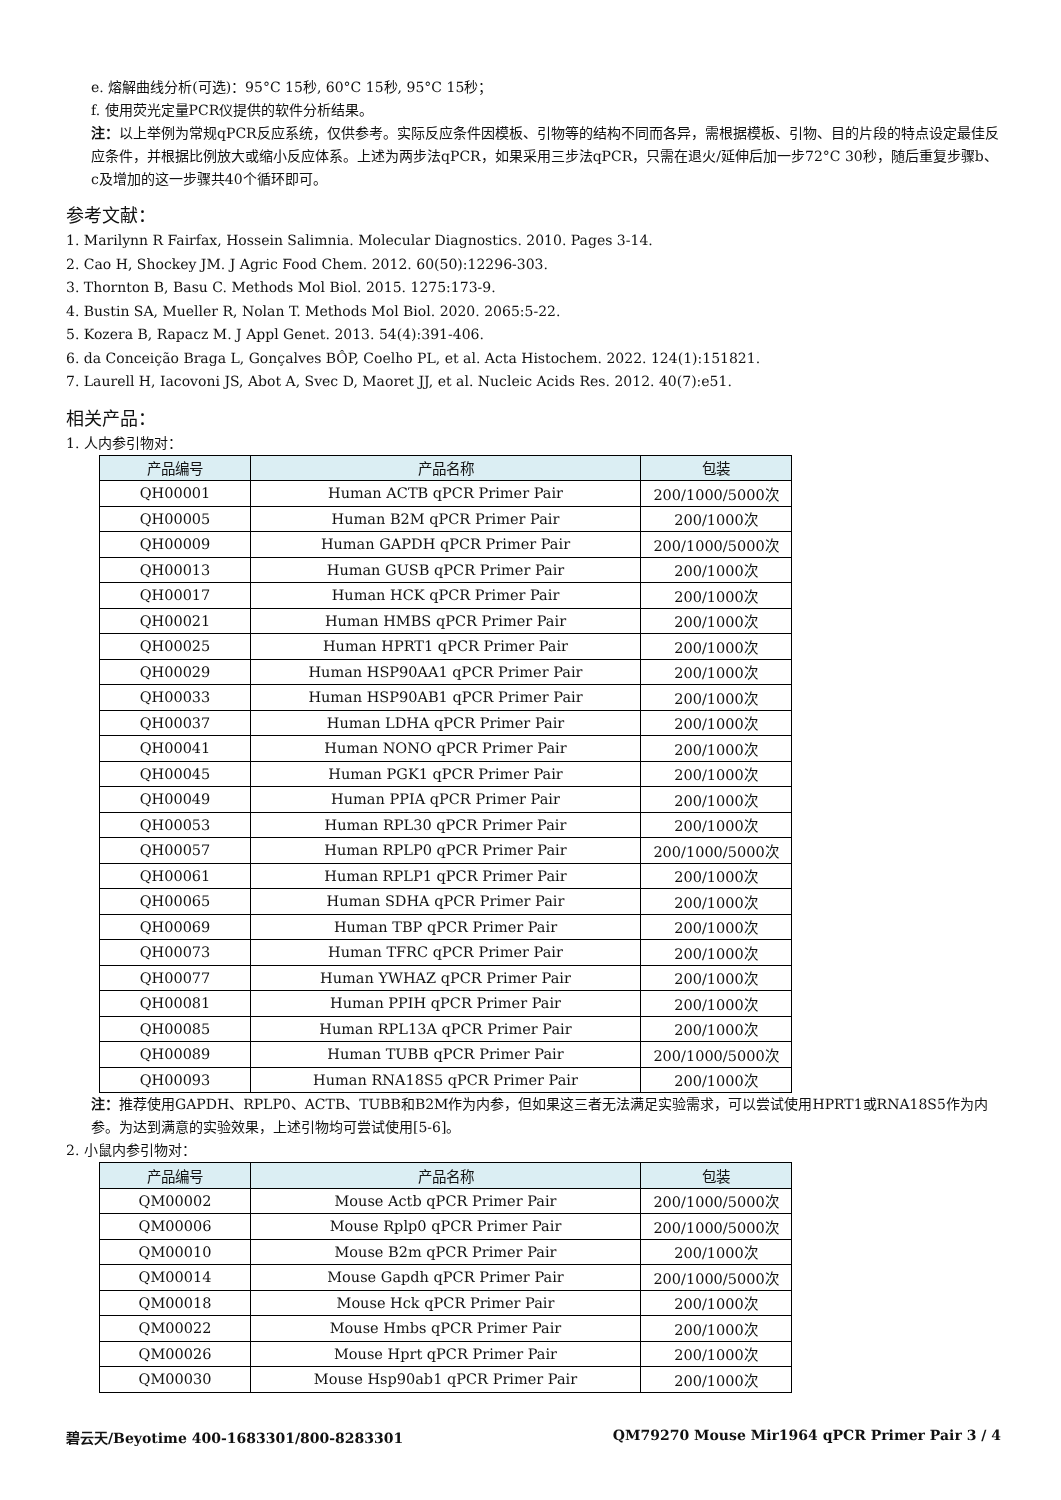e. 熔解曲线分析(可选)：95°C 15秒, 60°C 15秒, 95°C 15秒；
f. 使用荧光定量PCR仪提供的软件分析结果。
注：以上举例为常规qPCR反应系统，仅供参考。实际反应条件因模板、引物等的结构不同而各异，需根据模板、引物、目的片段的特点设定最佳反应条件，并根据比例放大或缩小反应体系。上述为两步法qPCR，如果采用三步法qPCR，只需在退火/延伸后加一步72°C 30秒，随后重复步骤b、c及增加的这一步骤共40个循环即可。
参考文献：
1. Marilynn R Fairfax, Hossein Salimnia. Molecular Diagnostics. 2010. Pages 3-14.
2. Cao H, Shockey JM. J Agric Food Chem. 2012. 60(50):12296-303.
3. Thornton B, Basu C. Methods Mol Biol. 2015. 1275:173-9.
4. Bustin SA, Mueller R, Nolan T. Methods Mol Biol. 2020. 2065:5-22.
5. Kozera B, Rapacz M. J Appl Genet. 2013. 54(4):391-406.
6. da Conceição Braga L, Gonçalves BÔP, Coelho PL, et al. Acta Histochem. 2022. 124(1):151821.
7. Laurell H, Iacovoni JS, Abot A, Svec D, Maoret JJ, et al. Nucleic Acids Res. 2012. 40(7):e51.
相关产品：
1. 人内参引物对：
| 产品编号 | 产品名称 | 包装 |
| --- | --- | --- |
| QH00001 | Human ACTB qPCR Primer Pair | 200/1000/5000次 |
| QH00005 | Human B2M qPCR Primer Pair | 200/1000次 |
| QH00009 | Human GAPDH qPCR Primer Pair | 200/1000/5000次 |
| QH00013 | Human GUSB qPCR Primer Pair | 200/1000次 |
| QH00017 | Human HCK qPCR Primer Pair | 200/1000次 |
| QH00021 | Human HMBS qPCR Primer Pair | 200/1000次 |
| QH00025 | Human HPRT1 qPCR Primer Pair | 200/1000次 |
| QH00029 | Human HSP90AA1 qPCR Primer Pair | 200/1000次 |
| QH00033 | Human HSP90AB1 qPCR Primer Pair | 200/1000次 |
| QH00037 | Human LDHA qPCR Primer Pair | 200/1000次 |
| QH00041 | Human NONO qPCR Primer Pair | 200/1000次 |
| QH00045 | Human PGK1 qPCR Primer Pair | 200/1000次 |
| QH00049 | Human PPIA qPCR Primer Pair | 200/1000次 |
| QH00053 | Human RPL30 qPCR Primer Pair | 200/1000次 |
| QH00057 | Human RPLP0 qPCR Primer Pair | 200/1000/5000次 |
| QH00061 | Human RPLP1 qPCR Primer Pair | 200/1000次 |
| QH00065 | Human SDHA qPCR Primer Pair | 200/1000次 |
| QH00069 | Human TBP qPCR Primer Pair | 200/1000次 |
| QH00073 | Human TFRC qPCR Primer Pair | 200/1000次 |
| QH00077 | Human YWHAZ qPCR Primer Pair | 200/1000次 |
| QH00081 | Human PPIH qPCR Primer Pair | 200/1000次 |
| QH00085 | Human RPL13A qPCR Primer Pair | 200/1000次 |
| QH00089 | Human TUBB qPCR Primer Pair | 200/1000/5000次 |
| QH00093 | Human RNA18S5 qPCR Primer Pair | 200/1000次 |
注：推荐使用GAPDH、RPLP0、ACTB、TUBB和B2M作为内参，但如果这三者无法满足实验需求，可以尝试使用HPRT1或RNA18S5作为内参。为达到满意的实验效果，上述引物均可尝试使用[5-6]。
2. 小鼠内参引物对：
| 产品编号 | 产品名称 | 包装 |
| --- | --- | --- |
| QM00002 | Mouse Actb qPCR Primer Pair | 200/1000/5000次 |
| QM00006 | Mouse Rplp0 qPCR Primer Pair | 200/1000/5000次 |
| QM00010 | Mouse B2m qPCR Primer Pair | 200/1000次 |
| QM00014 | Mouse Gapdh qPCR Primer Pair | 200/1000/5000次 |
| QM00018 | Mouse Hck qPCR Primer Pair | 200/1000次 |
| QM00022 | Mouse Hmbs qPCR Primer Pair | 200/1000次 |
| QM00026 | Mouse Hprt qPCR Primer Pair | 200/1000次 |
| QM00030 | Mouse Hsp90ab1 qPCR Primer Pair | 200/1000次 |
碧云天/Beyotime 400-1683301/800-8283301 QM79270 Mouse Mir1964 qPCR Primer Pair 3 / 4